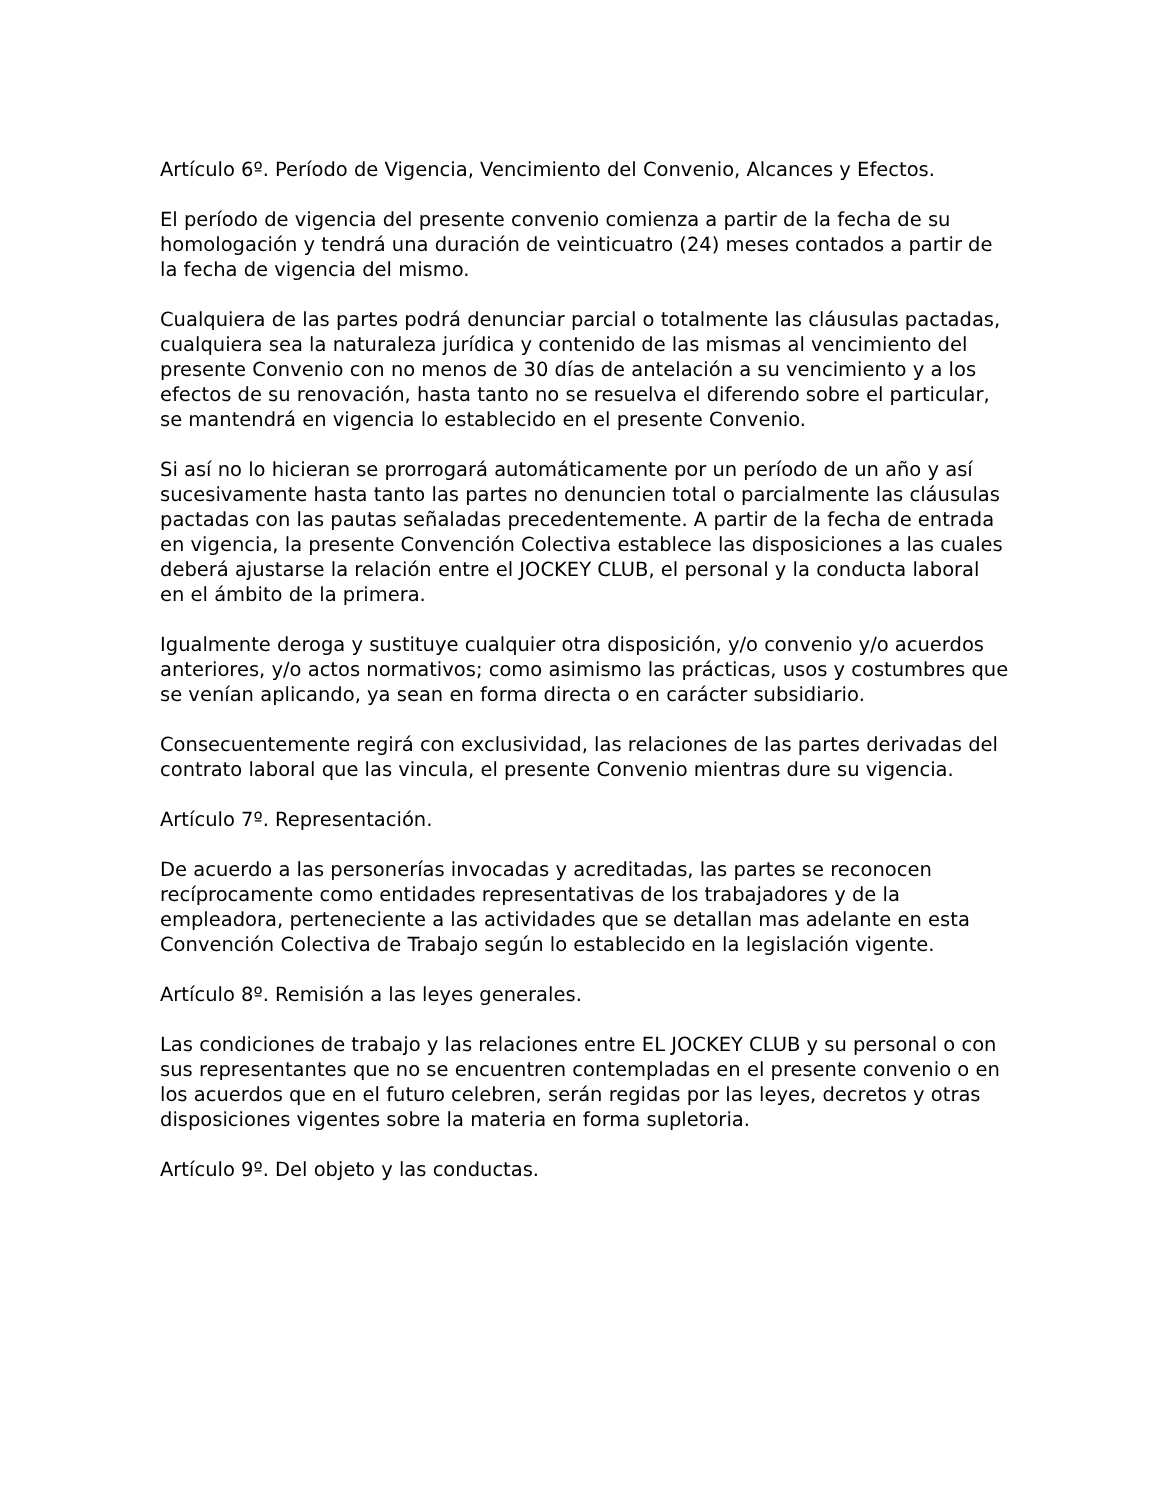Artículo 6º. Período de Vigencia, Vencimiento del Convenio, Alcances y Efectos.
El período de vigencia del presente convenio comienza a partir de la fecha de su homologación y tendrá una duración de veinticuatro (24) meses contados a partir de la fecha de vigencia del mismo.
Cualquiera de las partes podrá denunciar parcial o totalmente las cláusulas pactadas, cualquiera sea la naturaleza jurídica y contenido de las mismas al vencimiento del presente Convenio con no menos de 30 días de antelación a su vencimiento y a los efectos de su renovación, hasta tanto no se resuelva el diferendo sobre el particular, se mantendrá en vigencia lo establecido en el presente Convenio.
Si así no lo hicieran se prorrogará automáticamente por un período de un año y así sucesivamente hasta tanto las partes no denuncien total o parcialmente las cláusulas pactadas con las pautas señaladas precedentemente. A partir de la fecha de entrada en vigencia, la presente Convención Colectiva establece las disposiciones a las cuales deberá ajustarse la relación entre el JOCKEY CLUB, el personal y la conducta laboral en el ámbito de la primera.
Igualmente deroga y sustituye cualquier otra disposición, y/o convenio y/o acuerdos anteriores, y/o actos normativos; como asimismo las prácticas, usos y costumbres que se venían aplicando, ya sean en forma directa o en carácter subsidiario.
Consecuentemente regirá con exclusividad, las relaciones de las partes derivadas del contrato laboral que las vincula, el presente Convenio mientras dure su vigencia.
Artículo 7º. Representación.
De acuerdo a las personerías invocadas y acreditadas, las partes se reconocen recíprocamente como entidades representativas de los trabajadores y de la empleadora, perteneciente a las actividades que se detallan mas adelante en esta Convención Colectiva de Trabajo según lo establecido en la legislación vigente.
Artículo 8º. Remisión a las leyes generales.
Las condiciones de trabajo y las relaciones entre EL JOCKEY CLUB y su personal o con sus representantes que no se encuentren contempladas en el presente convenio o en los acuerdos que en el futuro celebren, serán regidas por las leyes, decretos y otras disposiciones vigentes sobre la materia en forma supletoria.
Artículo 9º. Del objeto y las conductas.